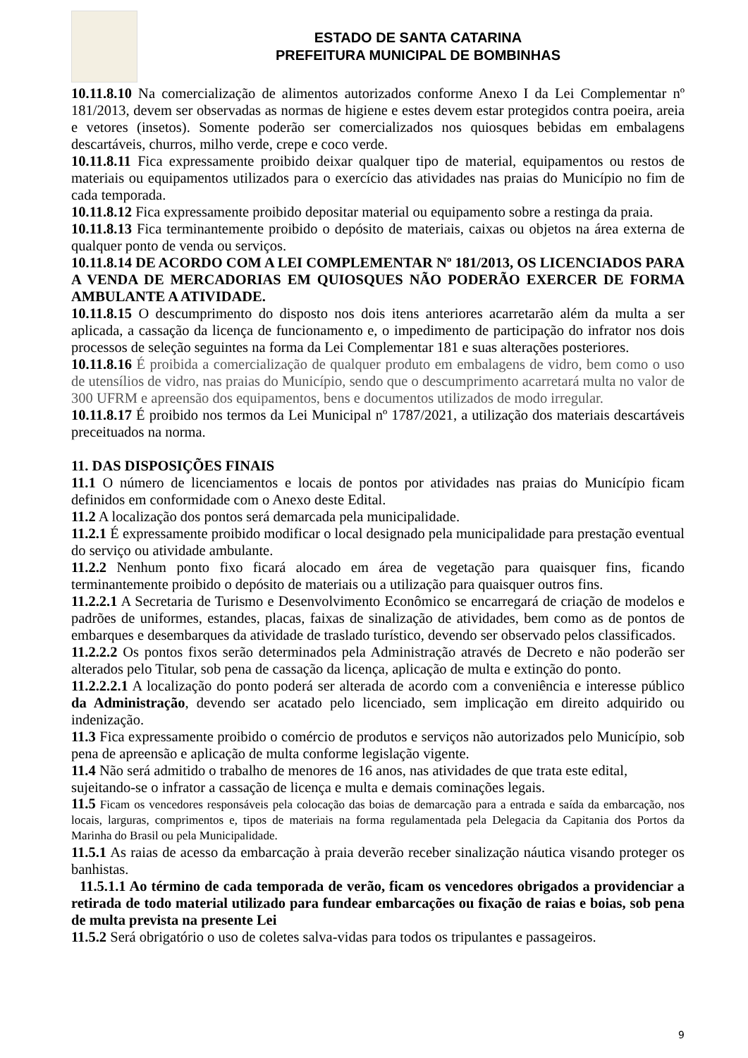ESTADO DE SANTA CATARINA
PREFEITURA MUNICIPAL DE BOMBINHAS
10.11.8.10 Na comercialização de alimentos autorizados conforme Anexo I da Lei Complementar nº 181/2013, devem ser observadas as normas de higiene e estes devem estar protegidos contra poeira, areia e vetores (insetos). Somente poderão ser comercializados nos quiosques bebidas em embalagens descartáveis, churros, milho verde, crepe e coco verde.
10.11.8.11 Fica expressamente proibido deixar qualquer tipo de material, equipamentos ou restos de materiais ou equipamentos utilizados para o exercício das atividades nas praias do Município no fim de cada temporada.
10.11.8.12 Fica expressamente proibido depositar material ou equipamento sobre a restinga da praia.
10.11.8.13 Fica terminantemente proibido o depósito de materiais, caixas ou objetos na área externa de qualquer ponto de venda ou serviços.
10.11.8.14 DE ACORDO COM A LEI COMPLEMENTAR Nº 181/2013, OS LICENCIADOS PARA A VENDA DE MERCADORIAS EM QUIOSQUES NÃO PODERÃO EXERCER DE FORMA AMBULANTE A ATIVIDADE.
10.11.8.15 O descumprimento do disposto nos dois itens anteriores acarretarão além da multa a ser aplicada, a cassação da licença de funcionamento e, o impedimento de participação do infrator nos dois processos de seleção seguintes na forma da Lei Complementar 181 e suas alterações posteriores.
10.11.8.16 É proibida a comercialização de qualquer produto em embalagens de vidro, bem como o uso de utensílios de vidro, nas praias do Município, sendo que o descumprimento acarretará multa no valor de 300 UFRM e apreensão dos equipamentos, bens e documentos utilizados de modo irregular.
10.11.8.17 É proibido nos termos da Lei Municipal nº 1787/2021, a utilização dos materiais descartáveis preceituados na norma.
11. DAS DISPOSIÇÕES FINAIS
11.1 O número de licenciamentos e locais de pontos por atividades nas praias do Município ficam definidos em conformidade com o Anexo deste Edital.
11.2 A localização dos pontos será demarcada pela municipalidade.
11.2.1 É expressamente proibido modificar o local designado pela municipalidade para prestação eventual do serviço ou atividade ambulante.
11.2.2 Nenhum ponto fixo ficará alocado em área de vegetação para quaisquer fins, ficando terminantemente proibido o depósito de materiais ou a utilização para quaisquer outros fins.
11.2.2.1 A Secretaria de Turismo e Desenvolvimento Econômico se encarregará de criação de modelos e padrões de uniformes, estandes, placas, faixas de sinalização de atividades, bem como as de pontos de embarques e desembarques da atividade de traslado turístico, devendo ser observado pelos classificados.
11.2.2.2 Os pontos fixos serão determinados pela Administração através de Decreto e não poderão ser alterados pelo Titular, sob pena de cassação da licença, aplicação de multa e extinção do ponto.
11.2.2.2.1 A localização do ponto poderá ser alterada de acordo com a conveniência e interesse público da Administração, devendo ser acatado pelo licenciado, sem implicação em direito adquirido ou indenização.
11.3 Fica expressamente proibido o comércio de produtos e serviços não autorizados pelo Município, sob pena de apreensão e aplicação de multa conforme legislação vigente.
11.4 Não será admitido o trabalho de menores de 16 anos, nas atividades de que trata este edital,
sujeitando-se o infrator a cassação de licença e multa e demais cominações legais.
11.5 Ficam os vencedores responsáveis pela colocação das boias de demarcação para a entrada e saída da embarcação, nos locais, larguras, comprimentos e, tipos de materiais na forma regulamentada pela Delegacia da Capitania dos Portos da Marinha do Brasil ou pela Municipalidade.
11.5.1 As raias de acesso da embarcação à praia deverão receber sinalização náutica visando proteger os banhistas.
11.5.1.1 Ao término de cada temporada de verão, ficam os vencedores obrigados a providenciar a retirada de todo material utilizado para fundear embarcações ou fixação de raias e boias, sob pena de multa prevista na presente Lei
11.5.2 Será obrigatório o uso de coletes salva-vidas para todos os tripulantes e passageiros.
9